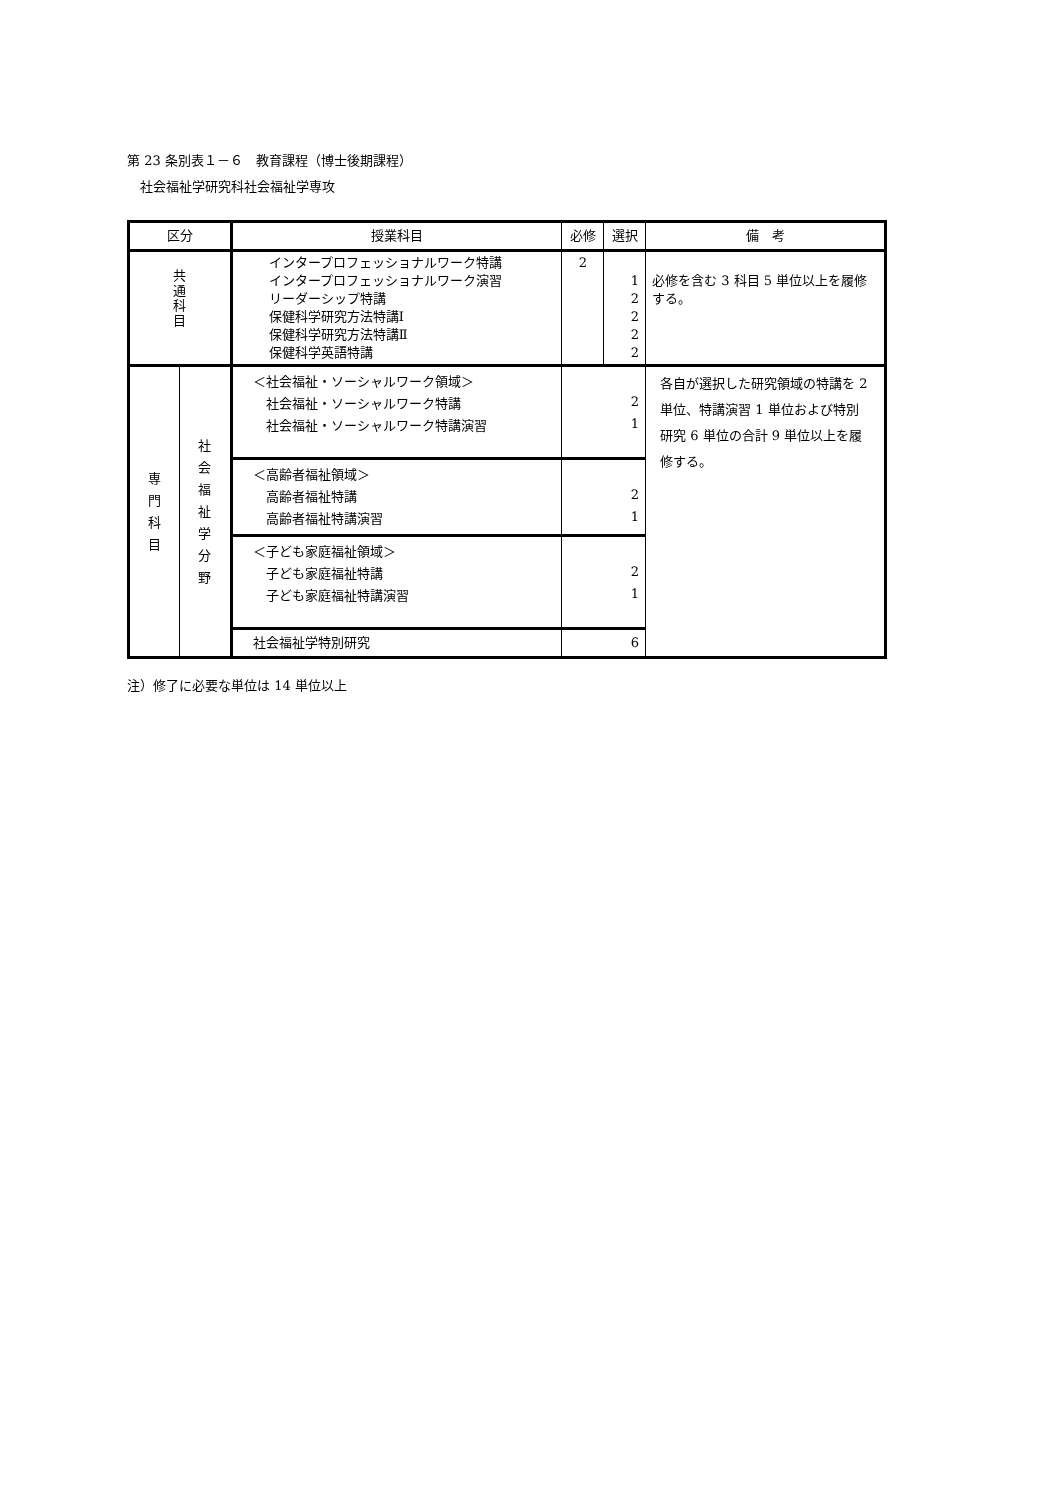第 23 条別表１－６　教育課程（博士後期課程）
　社会福祉学研究科社会福祉学専攻
| 区分 | | 授業科目 | | 必修 | 選択 | 備 考 |
| --- | --- | --- | --- | --- | --- | --- |
| 共 通 科 目 | | インタープロフェッショナルワーク特講 インタープロフェッショナルワーク演習 リーダーシップ特講 保健科学研究方法特講Ⅰ 保健科学研究方法特講Ⅱ 保健科学英語特講 | | 2 | 1 2 2 2 2 | 必修を含む 3 科目 5 単位以上を履修する。 |
| 専 門 科 目 | 社 会 福 祉 学 分 野 | ＜社会福祉・ソーシャルワーク領域＞ 社会福祉・ソーシャルワーク特講 社会福祉・ソーシャルワーク特講演習 | 2 1 | | | 各自が選択した研究領域の特講を 2 単位、特講演習 1 単位および特別研究 6 単位の合計 9 単位以上を履修する。 |
| | | ＜高齢者福祉領域＞ 高齢者福祉特講 高齢者福祉特講演習 | 2 1 | | | |
| | | ＜子ども家庭福祉領域＞ 子ども家庭福祉特講 子ども家庭福祉特講演習 | 2 1 | | | |
| | | 社会福祉学特別研究 | 6 | | | |
注）修了に必要な単位は 14 単位以上